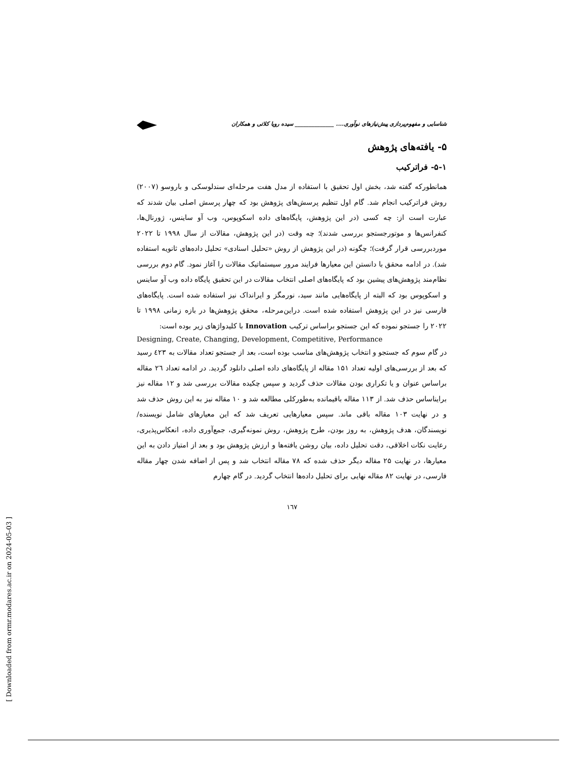شناسایی و مفهوم‌پردازی پیش‌نیازهای نوآوری.... ______________ سیده رویا کلاتی و همکاران
۵- یافته‌های پژوهش
۵-۱- فراترکیب
همانطورکه گفته شد، بخش اول تحقیق با استفاده از مدل هفت مرحله‌ای سندلوسکی و باروسو (۲۰۰۷) روش فراترکیب انجام شد. گام اول تنظیم پرسش‌های پژوهش بود که چهار پرسش اصلی بیان شدند که عبارت است از: چه کسی (در این پژوهش، پایگاه‌های داده اسکوپوس، وب آو ساینس، ژورنال‌ها، کنفرانس‌ها و موتورجستجو بررسی شدند)؛ چه وقت (در این پژوهش، مقالات از سال ۱۹۹۸ تا ۲۰۲۲ موردبررسی قرار گرفت)؛ چگونه (در این پژوهش از روش «تحلیل اسنادی» تحلیل داده‌های ثانویه استفاده شد). در ادامه محقق با دانستن این معیارها فرایند مرور سیستماتیک مقالات را آغاز نمود. گام دوم بررسی نظام‌مند پژوهش‌های پیشین بود که پایگاه‌های اصلی انتخاب مقالات در این تحقیق پایگاه داده وب آو ساینس و اسکوپوس بود که البته از پایگاه‌هایی مانند سید، نورمگز و ایرانداک نیز استفاده شده است. پایگاه‌های فارسی نیز در این پژوهش استفاده شده است. دراین‌مرحله، محقق پژوهش‌ها در بازه زمانی ۱۹۹۸ تا ۲۰۲۲ را جستجو نموده که این جستجو براساس ترکیب Innovation با کلیدواژهای زیر بوده است:
Designing, Create, Changing, Development, Competitive, Performance
در گام سوم که جستجو و انتخاب پژوهش‌های مناسب بوده است، بعد از جستجو تعداد مقالات به ٤۲۳ رسید که بعد از بررسی‌های اولیه تعداد ۱۵۱ مقاله از پایگاه‌های داده اصلی دانلود گردید. در ادامه تعداد ۲٦ مقاله براساس عنوان و یا تکراری بودن مقالات حذف گردید و سپس چکیده مقالات بررسی شد و ۱۲ مقاله نیز برایناساس حذف شد. از ۱۱۳ مقاله باقیمانده به‌طورکلی مطالعه شد و ۱۰ مقاله نیز به این روش حذف شد و در نهایت ۱۰۳ مقاله باقی ماند. سپس معیارهایی تعریف شد که این معیارهای شامل نویسنده/ نویسندگان، هدف پژوهش، به روز بودن، طرح پژوهش، روش نمونه‌گیری، جمع‌آوری داده، انعکاس‌پذیری، رعایت نکات اخلاقی، دقت تحلیل داده، بیان روشن یافته‌ها و ارزش پژوهش بود و بعد از امتیاز دادن به این معیارها، در نهایت ۲۵ مقاله دیگر حذف شده که ۷۸ مقاله انتخاب شد و پس از اضافه شدن چهار مقاله فارسی، در نهایت ۸۲ مقاله نهایی برای تحلیل داده‌ها انتخاب گردید. در گام چهارم
۱٦۷
[ Downloaded from ormr.modares.ac.ir on 2024-05-03 ]